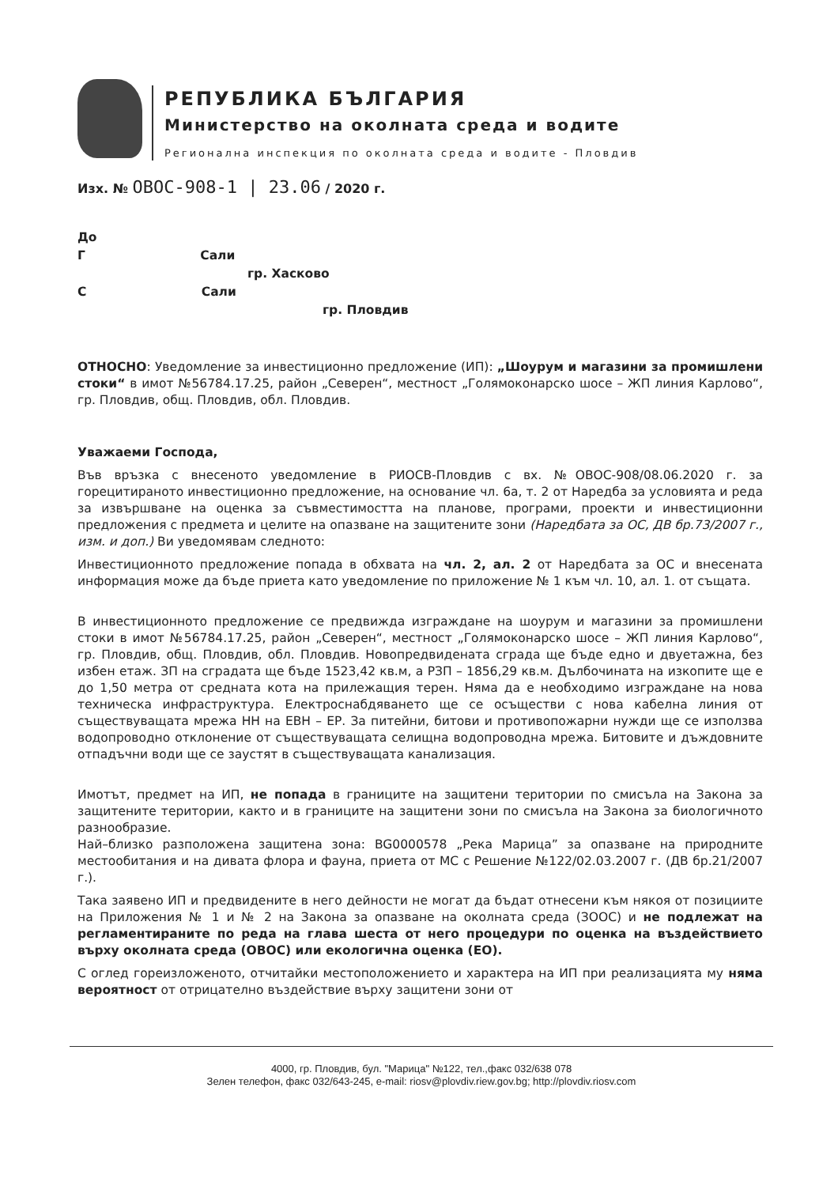РЕПУБЛИКА БЪЛГАРИЯ
Министерство на околната среда и водите
Регионална инспекция по околната среда и водите - Пловдив
Изх. № ОВОС-908-1 | 23.06 / 2020 г.
До
Г Сали
гр. Хасково
С Сали
гр. Пловдив
ОТНОСНО: Уведомление за инвестиционно предложение (ИП): „Шоурум и магазини за промишлени стоки“ в имот №56784.17.25, район „Северен“, местност „Голямоконарско шосе – ЖП линия Карлово“, гр. Пловдив, общ. Пловдив, обл. Пловдив.
Уважаеми Господа,
Във връзка с внесеното уведомление в РИОСВ-Пловдив с вх. №ОВОС-908/08.06.2020 г. за горецитираното инвестиционно предложение, на основание чл. 6а, т. 2 от Наредба за условията и реда за извършване на оценка за съвместимостта на планове, програми, проекти и инвестиционни предложения с предмета и целите на опазване на защитените зони (Наредбата за ОС, ДВ бр.73/2007 г., изм. и доп.) Ви уведомявам следното:
Инвестиционното предложение попада в обхвата на чл. 2, ал. 2 от Наредбата за ОС и внесената информация може да бъде приета като уведомление по приложение № 1 към чл. 10, ал. 1. от същата.
В инвестиционното предложение се предвижда изграждане на шоурум и магазини за промишлени стоки в имот №56784.17.25, район „Северен“, местност „Голямоконарско шосе – ЖП линия Карлово“, гр. Пловдив, общ. Пловдив, обл. Пловдив. Новопредвидената сграда ще бъде едно и двуетажна, без избен етаж. ЗП на сградата ще бъде 1523,42 кв.м, а РЗП – 1856,29 кв.м. Дълбочината на изкопите ще е до 1,50 метра от средната кота на прилежащия терен. Няма да е необходимо изграждане на нова техническа инфраструктура. Електроснабдяването ще се осъществи с нова кабелна линия от съществуващата мрежа НН на ЕВН – ЕР. За питейни, битови и противопожарни нужди ще се използва водопроводно отклонение от съществуващата селищна водопроводна мрежа. Битовите и дъждовните отпадъчни води ще се заустят в съществуващата канализация.
Имотът, предмет на ИП, не попада в границите на защитени територии по смисъла на Закона за защитените територии, както и в границите на защитени зони по смисъла на Закона за биологичното разнообразие.
Най–близко разположена защитена зона: BG0000578 „Река Марица” за опазване на природните местообитания и на дивата флора и фауна, приета от МС с Решение №122/02.03.2007 г. (ДВ бр.21/2007 г.).
Така заявено ИП и предвидените в него дейности не могат да бъдат отнесени към някоя от позициите на Приложения № 1 и № 2 на Закона за опазване на околната среда (ЗООС) и не подлежат на регламентираните по реда на глава шеста от него процедури по оценка на въздействието върху околната среда (ОВОС) или екологична оценка (ЕО).
С оглед гореизложеното, отчитайки местоположението и характера на ИП при реализацията му няма вероятност от отрицателно въздействие върху защитени зони от
4000, гр. Пловдив, бул. "Марица" №122, тел.,факс 032/638 078
Зелен телефон, факс 032/643-245, e-mail: riosv@plovdiv.riew.gov.bg; http://plovdiv.riosv.com